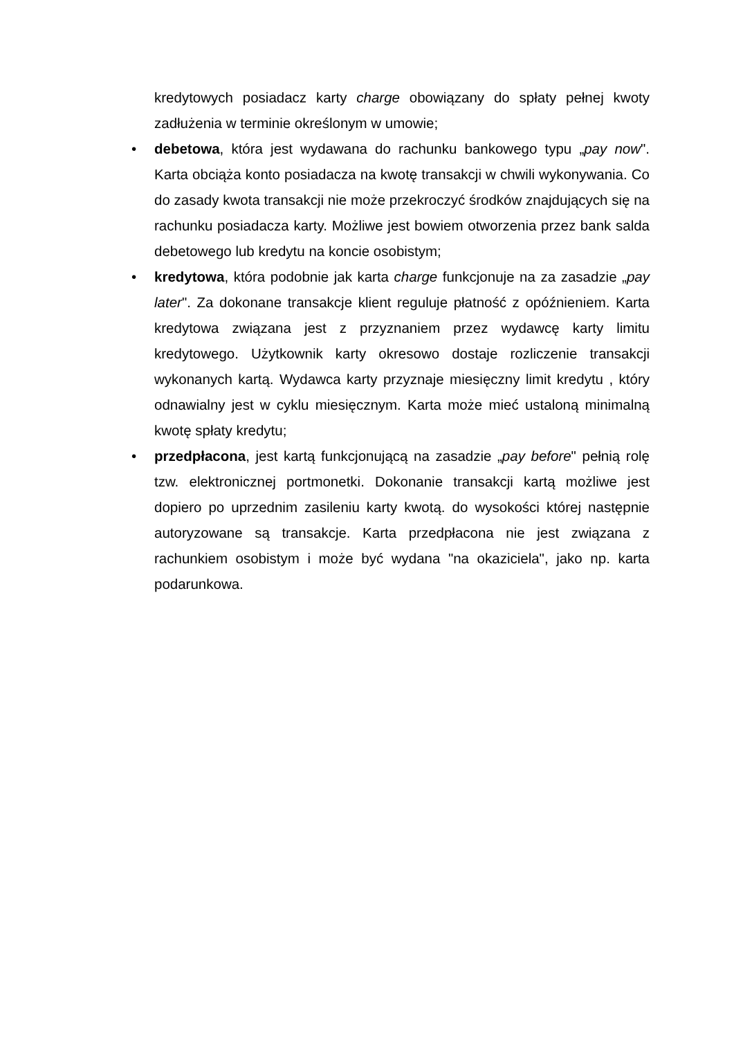kredytowych posiadacz karty charge obowiązany do spłaty pełnej kwoty zadłużenia w terminie określonym w umowie;
• debetowa, która jest wydawana do rachunku bankowego typu „pay now". Karta obciąża konto posiadacza na kwotę transakcji w chwili wykonywania. Co do zasady kwota transakcji nie może przekroczyć środków znajdujących się na rachunku posiadacza karty. Możliwe jest bowiem otworzenia przez bank salda debetowego lub kredytu na koncie osobistym;
• kredytowa, która podobnie jak karta charge funkcjonuje na za zasadzie „pay later". Za dokonane transakcje klient reguluje płatność z opóźnieniem. Karta kredytowa związana jest z przyznaniem przez wydawcę karty limitu kredytowego. Użytkownik karty okresowo dostaje rozliczenie transakcji wykonanych kartą. Wydawca karty przyznaje miesięczny limit kredytu , który odnawialny jest w cyklu miesięcznym. Karta może mieć ustaloną minimalną kwotę spłaty kredytu;
• przedpłacona, jest kartą funkcjonującą na zasadzie „pay before" pełnią rolę tzw. elektronicznej portmonetki. Dokonanie transakcji kartą możliwe jest dopiero po uprzednim zasileniu karty kwotą. do wysokości której następnie autoryzowane są transakcje. Karta przedpłacona nie jest związana z rachunkiem osobistym i może być wydana "na okaziciela", jako np. karta podarunkowa.